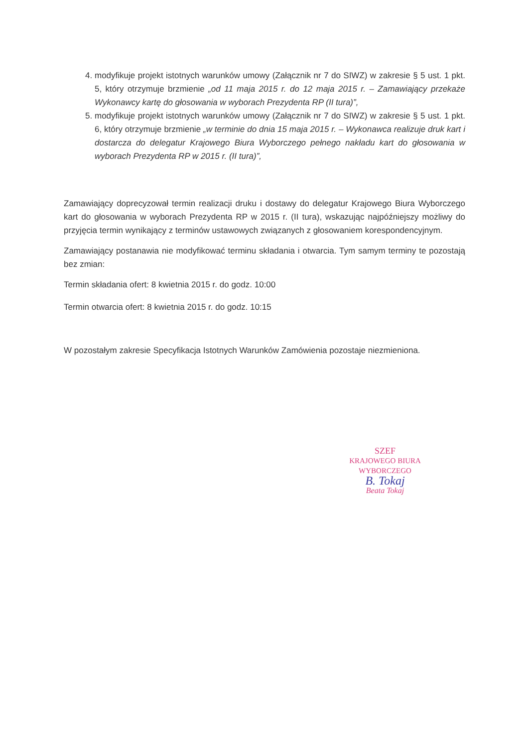4. modyfikuje projekt istotnych warunków umowy (Załącznik nr 7 do SIWZ) w zakresie § 5 ust. 1 pkt. 5, który otrzymuje brzmienie „od 11 maja 2015 r. do 12 maja 2015 r. – Zamawiający przekaże Wykonawcy kartę do głosowania w wyborach Prezydenta RP (II tura)”,
5. modyfikuje projekt istotnych warunków umowy (Załącznik nr 7 do SIWZ) w zakresie § 5 ust. 1 pkt. 6, który otrzymuje brzmienie „w terminie do dnia 15 maja 2015 r. – Wykonawca realizuje druk kart i dostarcza do delegatur Krajowego Biura Wyborczego pełnego nakładu kart do głosowania w wyborach Prezydenta RP w 2015 r. (II tura)”,
Zamawiający doprecyzował termin realizacji druku i dostawy do delegatur Krajowego Biura Wyborczego kart do głosowania w wyborach Prezydenta RP w 2015 r. (II tura), wskazując najpóźniejszy możliwy do przyjęcia termin wynikający z terminów ustawowych związanych z głosowaniem korespondencyjnym.
Zamawiający postanawia nie modyfikować terminu składania i otwarcia. Tym samym terminy te pozostają bez zmian:
Termin składania ofert: 8 kwietnia 2015 r. do godz. 10:00
Termin otwarcia ofert: 8 kwietnia 2015 r. do godz. 10:15
W pozostałym zakresie Specyfikacja Istotnych Warunków Zamówienia pozostaje niezmieniona.
SZEF
KRAJOWEGO BIURA WYBORCZEGO
B. Tokaj
Beata Tokaj